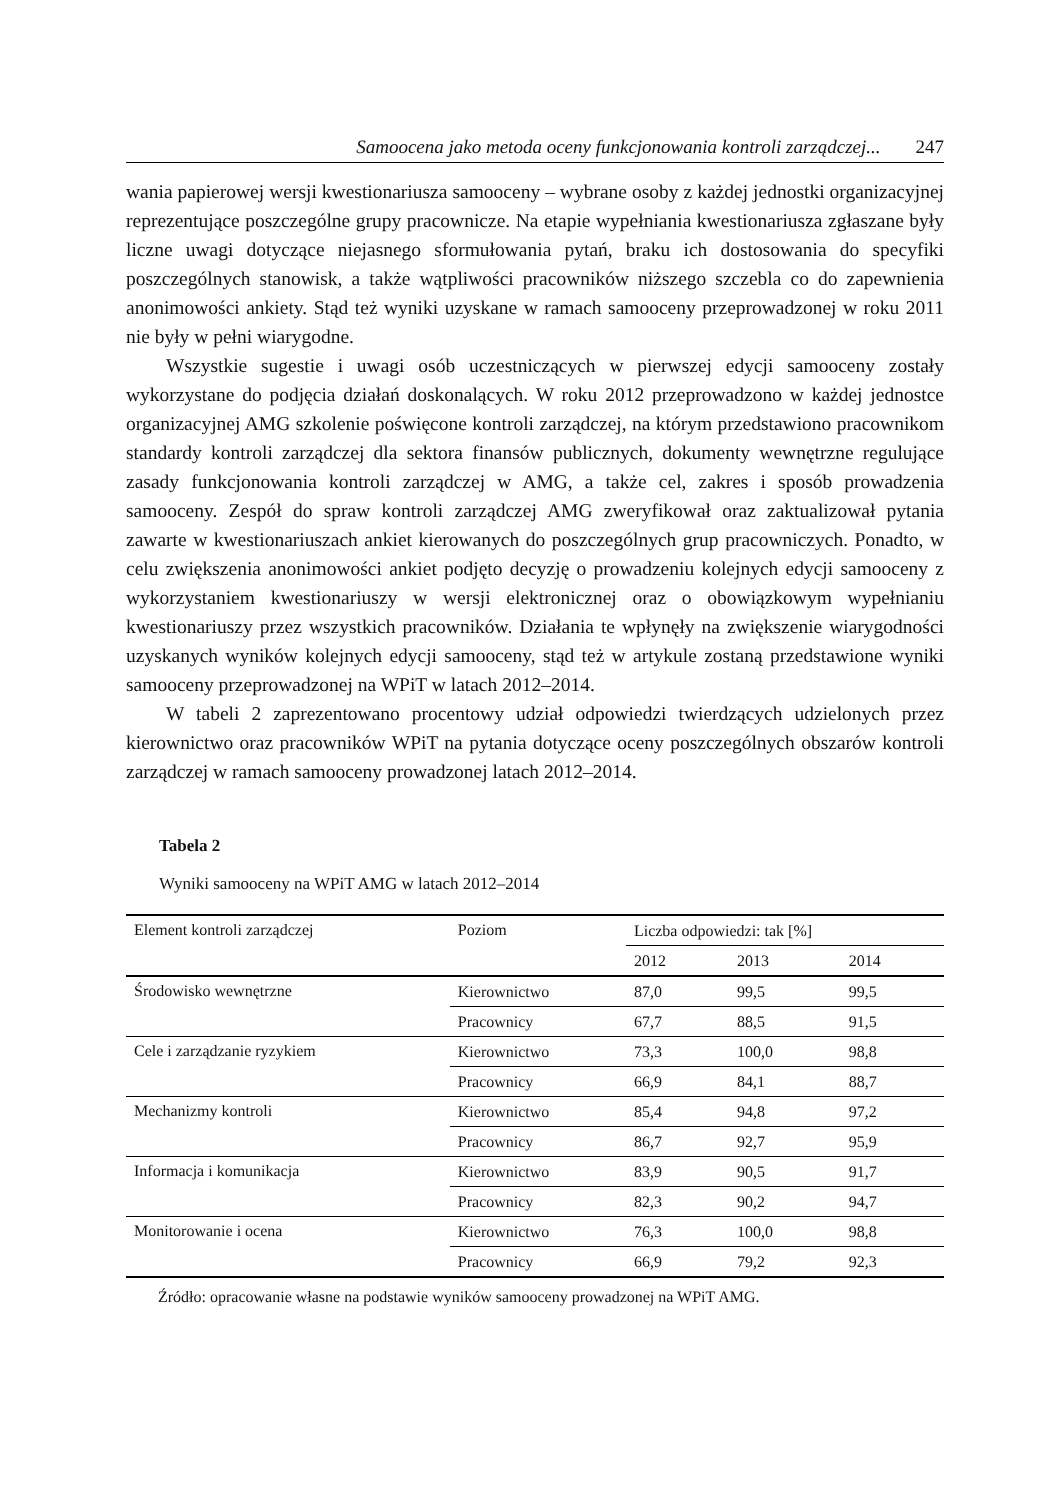Samoocena jako metoda oceny funkcjonowania kontroli zarządczej... 247
wania papierowej wersji kwestionariusza samooceny – wybrane osoby z każdej jednostki organizacyjnej reprezentujące poszczególne grupy pracownicze. Na etapie wypełniania kwestionariusza zgłaszane były liczne uwagi dotyczące niejasnego sformułowania pytań, braku ich dostosowania do specyfiki poszczególnych stanowisk, a także wątpliwości pracowników niższego szczebla co do zapewnienia anonimowości ankiety. Stąd też wyniki uzyskane w ramach samooceny przeprowadzonej w roku 2011 nie były w pełni wiarygodne.
Wszystkie sugestie i uwagi osób uczestniczących w pierwszej edycji samooceny zostały wykorzystane do podjęcia działań doskonalących. W roku 2012 przeprowadzono w każdej jednostce organizacyjnej AMG szkolenie poświęcone kontroli zarządczej, na którym przedstawiono pracownikom standardy kontroli zarządczej dla sektora finansów publicznych, dokumenty wewnętrzne regulujące zasady funkcjonowania kontroli zarządczej w AMG, a także cel, zakres i sposób prowadzenia samooceny. Zespół do spraw kontroli zarządczej AMG zweryfikował oraz zaktualizował pytania zawarte w kwestionariuszach ankiet kierowanych do poszczególnych grup pracowniczych. Ponadto, w celu zwiększenia anonimowości ankiet podjęto decyzję o prowadzeniu kolejnych edycji samooceny z wykorzystaniem kwestionariuszy w wersji elektronicznej oraz o obowiązkowym wypełnianiu kwestionariuszy przez wszystkich pracowników. Działania te wpłynęły na zwiększenie wiarygodności uzyskanych wyników kolejnych edycji samooceny, stąd też w artykule zostaną przedstawione wyniki samooceny przeprowadzonej na WPiT w latach 2012–2014.
W tabeli 2 zaprezentowano procentowy udział odpowiedzi twierdzących udzielonych przez kierownictwo oraz pracowników WPiT na pytania dotyczące oceny poszczególnych obszarów kontroli zarządczej w ramach samooceny prowadzonej latach 2012–2014.
Tabela 2
Wyniki samooceny na WPiT AMG w latach 2012–2014
| Element kontroli zarządczej | Poziom | Liczba odpowiedzi: tak [%] | | |
| --- | --- | --- | --- | --- |
| | | 2012 | 2013 | 2014 |
| Środowisko wewnętrzne | Kierownictwo | 87,0 | 99,5 | 99,5 |
| | Pracownicy | 67,7 | 88,5 | 91,5 |
| Cele i zarządzanie ryzykiem | Kierownictwo | 73,3 | 100,0 | 98,8 |
| | Pracownicy | 66,9 | 84,1 | 88,7 |
| Mechanizmy kontroli | Kierownictwo | 85,4 | 94,8 | 97,2 |
| | Pracownicy | 86,7 | 92,7 | 95,9 |
| Informacja i komunikacja | Kierownictwo | 83,9 | 90,5 | 91,7 |
| | Pracownicy | 82,3 | 90,2 | 94,7 |
| Monitorowanie i ocena | Kierownictwo | 76,3 | 100,0 | 98,8 |
| | Pracownicy | 66,9 | 79,2 | 92,3 |
Źródło: opracowanie własne na podstawie wyników samooceny prowadzonej na WPiT AMG.